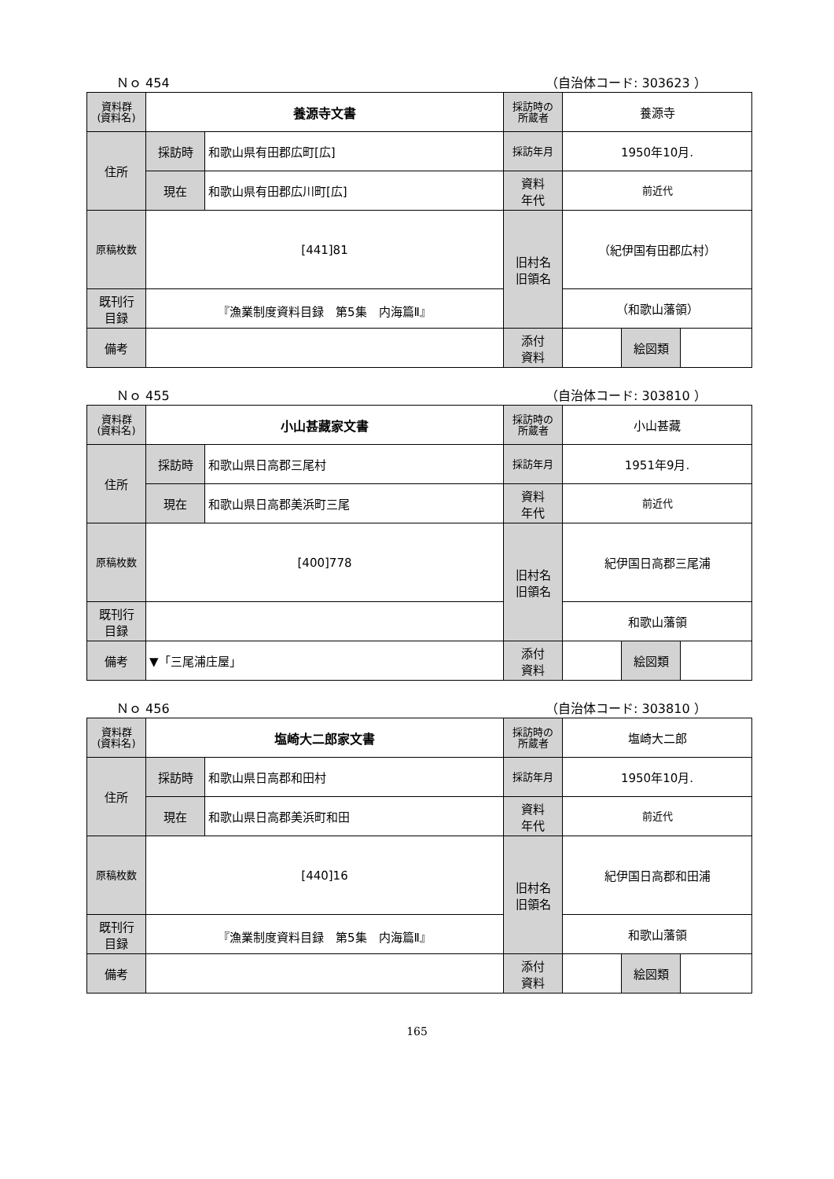Ｎｏ 454 （自治体コード: 303623 ）
| 資料群 (資料名) | 養源寺文書 | | 採訪時の 所蔵者 | 養源寺 | | |
| 住所 | 採訪時 | 和歌山県有田郡広町[広] | 採訪年月 | 1950年10月. | | |
| | 現在 | 和歌山県有田郡広川町[広] | 資料 年代 | 前近代 | | |
| 原稿枚数 | [441]81 | | 旧村名 旧領名 | （紀伊国有田郡広村） | | |
| 既刊行 目録 | 『漁業制度資料目録 第5集 内海篇Ⅱ』 | | | （和歌山藩領） | | |
| 備考 | | | | | | |
| | | | 添付 資料 | | 絵図類 | |
Ｎｏ 455 （自治体コード: 303810 ）
| 資料群 (資料名) | 小山甚藏家文書 | | 採訪時の 所蔵者 | 小山甚藏 | | |
| 住所 | 採訪時 | 和歌山県日高郡三尾村 | 採訪年月 | 1951年9月. | | |
| | 現在 | 和歌山県日高郡美浜町三尾 | 資料 年代 | 前近代 | | |
| 原稿枚数 | [400]778 | | 旧村名 旧領名 | 紀伊国日高郡三尾浦 | | |
| 既刊行 目録 | | | | 和歌山藩領 | | |
| 備考 | ▼「三尾浦庄屋」 | | | | | |
| | | | 添付 資料 | | 絵図類 | |
Ｎｏ 456 （自治体コード: 303810 ）
| 資料群 (資料名) | 塩崎大二郎家文書 | | 採訪時の 所蔵者 | 塩崎大二郎 | | |
| 住所 | 採訪時 | 和歌山県日高郡和田村 | 採訪年月 | 1950年10月. | | |
| | 現在 | 和歌山県日高郡美浜町和田 | 資料 年代 | 前近代 | | |
| 原稿枚数 | [440]16 | | 旧村名 旧領名 | 紀伊国日高郡和田浦 | | |
| 既刊行 目録 | 『漁業制度資料目録 第5集 内海篇Ⅱ』 | | | 和歌山藩領 | | |
| 備考 | | | | | | |
| | | | 添付 資料 | | 絵図類 | |
165